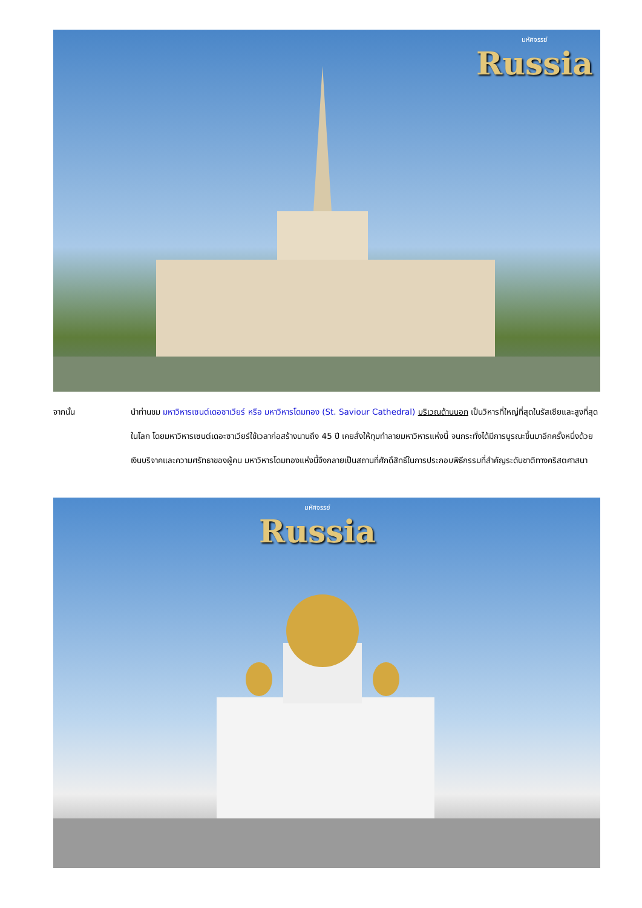มหัศจรรย์
Russia
จากนั้น นำท่านชม มหาวิหารเซนต์เดอซาเวียร์ หรือ มหาวิหารโดมทอง (St. Saviour Cathedral) บริเวณด้านนอก เป็นวิหารที่ใหญ่ที่สุดในรัสเซียและสูงที่สุดในโลก โดยมหาวิหารเซนต์เดอะซาเวียร์ใช้เวลาก่อสร้างนานถึง 45 ปี เคยสั่งให้ทุบทำลายมหาวิหารแห่งนี้ จนกระทั่งได้มีการบูรณะขึ้นมาอีกครั้งหนึ่งด้วยเงินบริจาคและความศรัทธาของผู้คน มหาวิหารโดมทองแห่งนี้จึงกลายเป็นสถานที่ศักดิ์สิทธิ์ในการประกอบพิธีกรรมที่สำคัญระดับชาติทางคริสตศาสนา
มหัศจรรย์
Russia